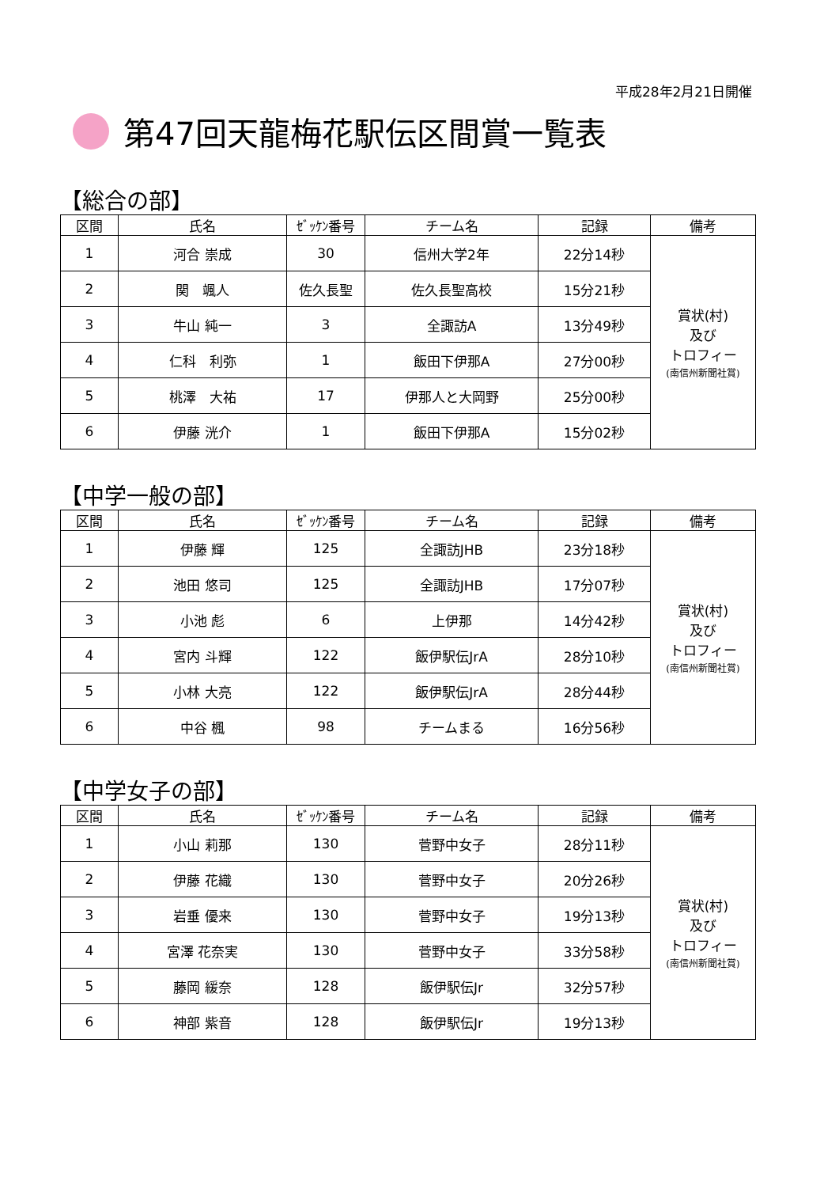平成28年2月21日開催
第47回天龍梅花駅伝区間賞一覧表
【総合の部】
| 区間 | 氏名 | ｾﾞｯｹﾝ番号 | チーム名 | 記録 | 備考 |
| --- | --- | --- | --- | --- | --- |
| 1 | 河合 崇成 | 30 | 信州大学2年 | 22分14秒 | 賞状(村) 及び トロフィー (南信州新聞社賞) |
| 2 | 関 颯人 | 佐久長聖 | 佐久長聖高校 | 15分21秒 | |
| 3 | 牛山 純一 | 3 | 全諏訪A | 13分49秒 | |
| 4 | 仁科 利弥 | 1 | 飯田下伊那A | 27分00秒 | |
| 5 | 桃澤 大祐 | 17 | 伊那人と大岡野 | 25分00秒 | |
| 6 | 伊藤 洸介 | 1 | 飯田下伊那A | 15分02秒 | |
【中学一般の部】
| 区間 | 氏名 | ｾﾞｯｹﾝ番号 | チーム名 | 記録 | 備考 |
| --- | --- | --- | --- | --- | --- |
| 1 | 伊藤 輝 | 125 | 全諏訪JHB | 23分18秒 | 賞状(村) 及び トロフィー (南信州新聞社賞) |
| 2 | 池田 悠司 | 125 | 全諏訪JHB | 17分07秒 | |
| 3 | 小池 彪 | 6 | 上伊那 | 14分42秒 | |
| 4 | 宮内 斗輝 | 122 | 飯伊駅伝JrA | 28分10秒 | |
| 5 | 小林 大亮 | 122 | 飯伊駅伝JrA | 28分44秒 | |
| 6 | 中谷 楓 | 98 | チームまる | 16分56秒 | |
【中学女子の部】
| 区間 | 氏名 | ｾﾞｯｹﾝ番号 | チーム名 | 記録 | 備考 |
| --- | --- | --- | --- | --- | --- |
| 1 | 小山 莉那 | 130 | 菅野中女子 | 28分11秒 | 賞状(村) 及び トロフィー (南信州新聞社賞) |
| 2 | 伊藤 花織 | 130 | 菅野中女子 | 20分26秒 | |
| 3 | 岩垂 優来 | 130 | 菅野中女子 | 19分13秒 | |
| 4 | 宮澤 花奈実 | 130 | 菅野中女子 | 33分58秒 | |
| 5 | 藤岡 緩奈 | 128 | 飯伊駅伝Jr | 32分57秒 | |
| 6 | 神部 紫音 | 128 | 飯伊駅伝Jr | 19分13秒 | |